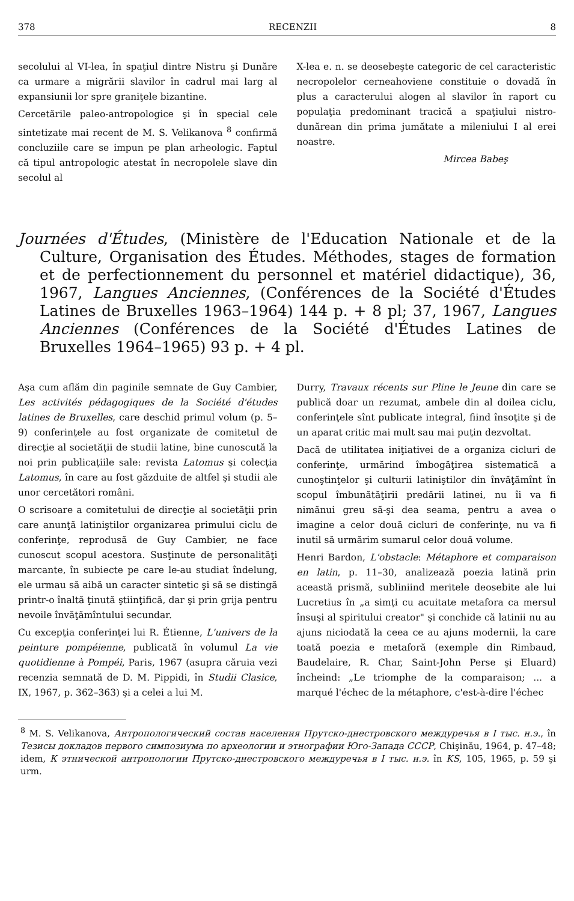378 RECENZII 8
secolului al VI-lea, în spaţiul dintre Nistru şi Dunăre ca urmare a migrării slavilor în cadrul mai larg al expansiunii lor spre graniţele bizantine.
Cercetările paleo-antropologice şi în special cele sintetizate mai recent de M. S. Velikanova <sup>8</sup> confirmă concluziile care se impun pe plan arheologic. Faptul că tipul antropologic atestat în necropolele slave din secolul al
X-lea e. n. se deosebeşte categoric de cel caracteristic necropolelor cerneahoviene constituie o dovadă în plus a caracterului alogen al slavilor în raport cu populaţia predominant tracică a spaţiului nistro-dunărean din prima jumătate a mileniului I al erei noastre.
Mircea Babeş
Journées d'Études, (Ministère de l'Education Nationale et de la Culture, Organisation des Études. Méthodes, stages de formation et de perfectionnement du personnel et matériel didactique), 36, 1967, Langues Anciennes, (Conférences de la Société d'Études Latines de Bruxelles 1963–1964) 144 p. + 8 pl; 37, 1967, Langues Anciennes (Conférences de la Société d'Études Latines de Bruxelles 1964–1965) 93 p. + 4 pl.
Aşa cum aflăm din paginile semnate de Guy Cambier, Les activités pédagogiques de la Société d'études latines de Bruxelles, care deschid primul volum (p. 5–9) conferinţele au fost organizate de comitetul de direcţie al societăţii de studii latine, bine cunoscută la noi prin publicaţiile sale: revista Latomus şi colecţia Latomus, în care au fost găzduite de altfel şi studii ale unor cercetători români.
O scrisoare a comitetului de direcţie al societăţii prin care anunţă latiniştilor organizarea primului ciclu de conferinţe, reprodusă de Guy Cambier, ne face cunoscut scopul acestora. Susţinute de personalităţi marcante, în subiecte pe care le-au studiat îndelung, ele urmau să aibă un caracter sintetic şi să se distingă printr-o înaltă ţinută ştiinţifică, dar şi prin grija pentru nevoile învăţămîntului secundar.
Cu excepţia conferinţei lui R. Étienne, L'univers de la peinture pompéienne, publicată în volumul La vie quotidienne à Pompéi, Paris, 1967 (asupra căruia vezi recenzia semnată de D. M. Pippidi, în Studii Clasice, IX, 1967, p. 362–363) şi a celei a lui M.
Durry, Travaux récents sur Pline le Jeune din care se publică doar un rezumat, ambele din al doilea ciclu, conferinţele sînt publicate integral, fiind însoţite şi de un aparat critic mai mult sau mai puţin dezvoltat.
Dacă de utilitatea iniţiativei de a organiza cicluri de conferinţe, urmărind îmbogăţirea sistematică a cunoştinţelor şi culturii latiniştilor din învăţămînt în scopul îmbunătăţirii predării latinei, nu îi va fi nimănui greu să-şi dea seama, pentru a avea o imagine a celor două cicluri de conferinţe, nu va fi inutil să urmărim sumarul celor două volume.
Henri Bardon, L'obstacle: Métaphore et comparaison en latin, p. 11–30, analizează poezia latină prin această prismă, subliniind meritele deosebite ale lui Lucretius în „a simţi cu acuitate metafora ca mersul însuşi al spiritului creator" şi conchide că latinii nu au ajuns niciodată la ceea ce au ajuns modernii, la care toată poezia e metaforă (exemple din Rimbaud, Baudelaire, R. Char, Saint-John Perse şi Eluard) încheind: „Le triomphe de la comparaison; ... a marqué l'échec de la métaphore, c'est-à-dire l'échec
<sup>8</sup> M. S. Velikanova, Антропологический состав населения Прутско-днестровского междуречья в I тыс. н.э., în Тезисы докладов первого симпозиума по археологии и этнографии Юго-Запада СССР, Chişinău, 1964, p. 47–48; idem, К этнической антропологии Прутско-днестровского междуречья в I тыс. н.э. în KS, 105, 1965, p. 59 şi urm.